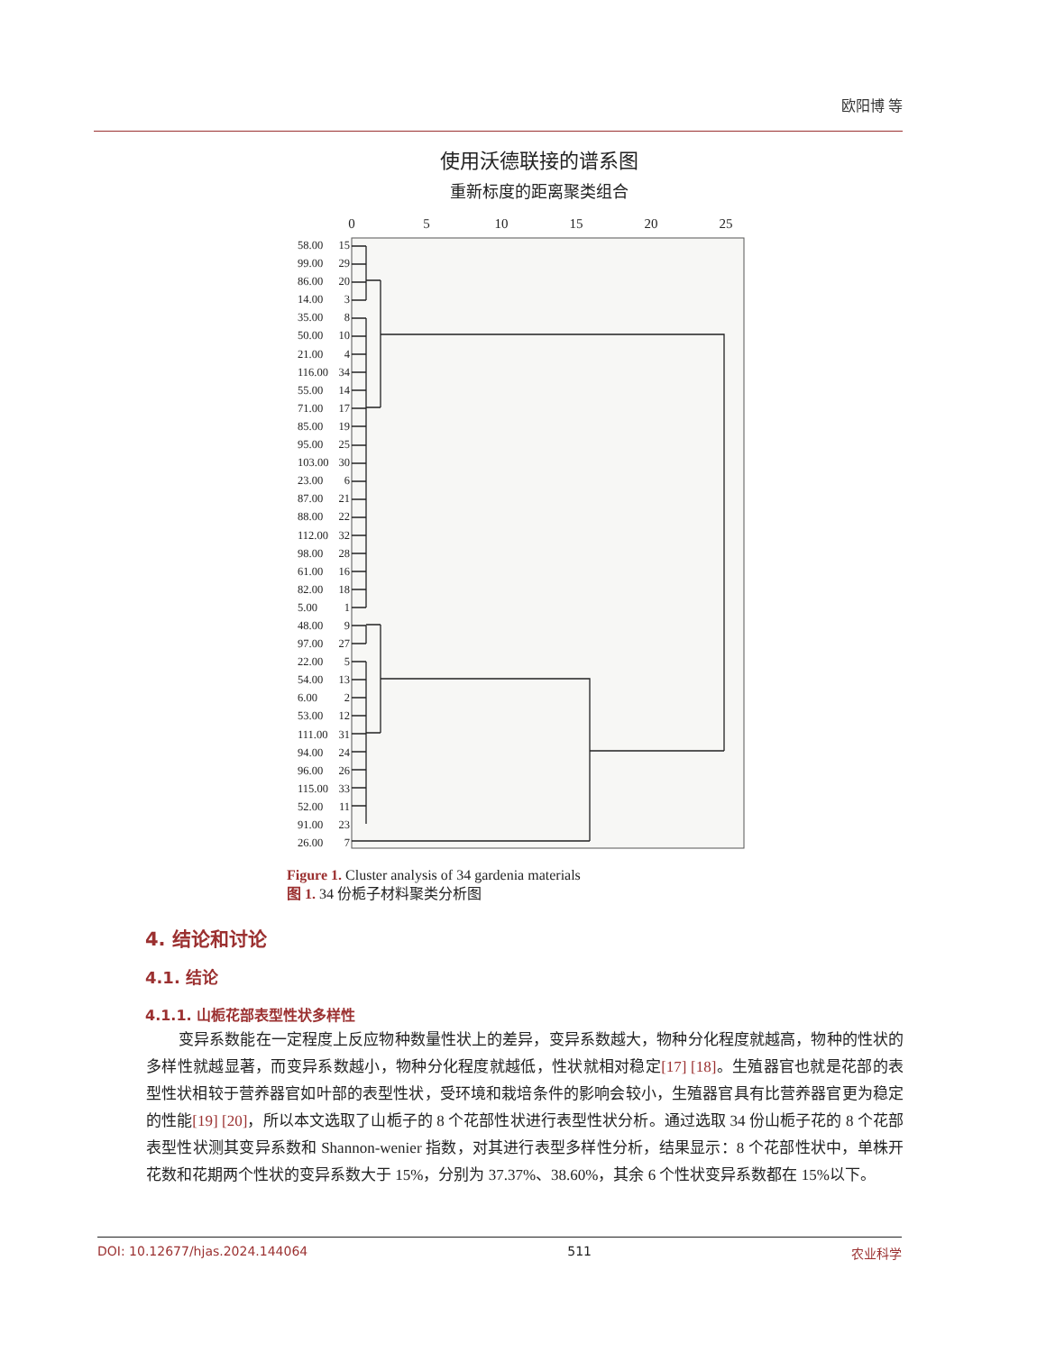欧阳博 等
使用沃德联接的谱系图
重新标度的距离聚类组合
0 5 10 15 20 25
58.00 15
99.00 29
86.00 20
14.00 3
35.00 8
50.00 10
21.00 4
116.00 34
55.00 14
71.00 17
85.00 19
95.00 25
103.00 30
23.00 6
87.00 21
88.00 22
112.00 32
98.00 28
61.00 16
82.00 18
5.00 1
48.00 9
97.00 27
22.00 5
54.00 13
6.00 2
53.00 12
111.00 31
94.00 24
96.00 26
115.00 33
52.00 11
91.00 23
26.00 7
Figure 1. Cluster analysis of 34 gardenia materials
图 1. 34 份栀子材料聚类分析图
4. 结论和讨论
4.1. 结论
4.1.1. 山栀花部表型性状多样性
变异系数能在一定程度上反应物种数量性状上的差异，变异系数越大，物种分化程度就越高，物种的性状的多样性就越显著，而变异系数越小，物种分化程度就越低，性状就相对稳定[17] [18]。生殖器官也就是花部的表型性状相较于营养器官如叶部的表型性状，受环境和栽培条件的影响会较小，生殖器官具有比营养器官更为稳定的性能[19] [20]，所以本文选取了山栀子的 8 个花部性状进行表型性状分析。通过选取 34 份山栀子花的 8 个花部表型性状测其变异系数和 Shannon-wenier 指数，对其进行表型多样性分析，结果显示：8 个花部性状中，单株开花数和花期两个性状的变异系数大于 15%，分别为 37.37%、38.60%，其余 6 个性状变异系数都在 15%以下。
DOI: 10.12677/hjas.2024.144064 511 农业科学